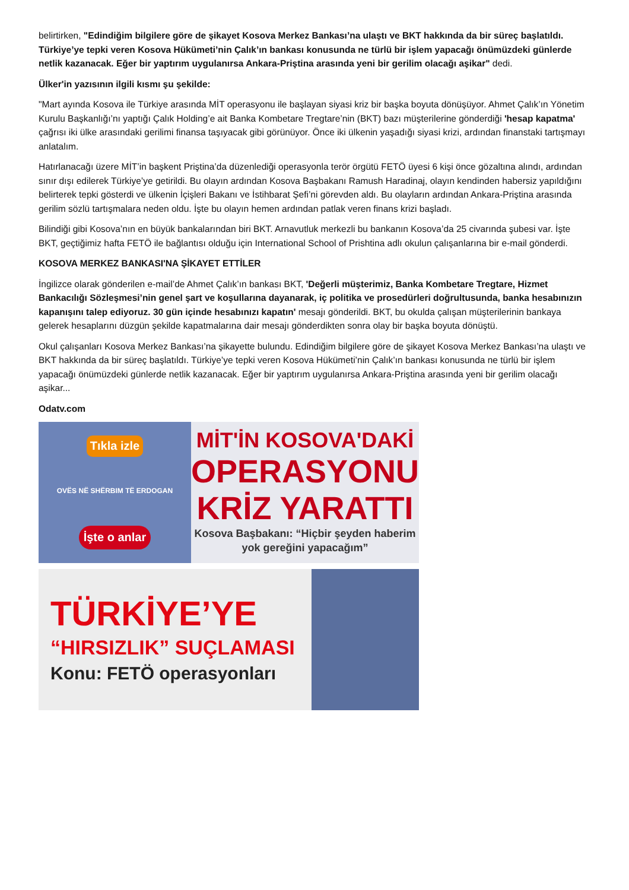belirtirken, "Edindiğim bilgilere göre de şikayet Kosova Merkez Bankası’na ulaştı ve BKT hakkında da bir süreç başlatıldı. Türkiye’ye tepki veren Kosova Hükümeti’nin Çalık’ın bankası konusunda ne türlü bir işlem yapacağı önümüzdeki günlerde netlik kazanacak. Eğer bir yaptırım uygulanırsa Ankara-Priştina arasında yeni bir gerilim olacağı aşikar" dedi.
Ülker'in yazısının ilgili kısmı şu şekilde:
"Mart ayında Kosova ile Türkiye arasında MİT operasyonu ile başlayan siyasi kriz bir başka boyuta dönüşüyor. Ahmet Çalık’ın Yönetim Kurulu Başkanlığı’nı yaptığı Çalık Holding’e ait Banka Kombetare Tregtare’nin (BKT) bazı müşterilerine gönderdiği 'hesap kapatma' çağrısı iki ülke arasındaki gerilimi finansa taşıyacak gibi görünüyor. Önce iki ülkenin yaşadığı siyasi krizi, ardından finanstaki tartışmayı anlatalım.
Hatırlanacağı üzere MİT’in başkent Priştina’da düzenlediği operasyonla terör örgütü FETÖ üyesi 6 kişi önce gözaltına alındı, ardından sınır dışı edilerek Türkiye’ye getirildi. Bu olayın ardından Kosova Başbakanı Ramush Haradinaj, olayın kendinden habersiz yapıldığını belirterek tepki gösterdi ve ülkenin İçişleri Bakanı ve İstihbarat Şefi’ni görevden aldı. Bu olayların ardından Ankara-Priştina arasında gerilim sözlü tartışmalara neden oldu. İşte bu olayın hemen ardından patlak veren finans krizi başladı.
Bilindiği gibi Kosova’nın en büyük bankalarından biri BKT. Arnavutluk merkezli bu bankanın Kosova’da 25 civarında şubesi var. İşte BKT, geçtiğimiz hafta FETÖ ile bağlantısı olduğu için International School of Prishtina adlı okulun çalışanlarına bir e-mail gönderdi.
KOSOVA MERKEZ BANKASI'NA ŞİKAYET ETTİLER
İngilizce olarak gönderilen e-mail’de Ahmet Çalık’ın bankası BKT, 'Değerli müşterimiz, Banka Kombetare Tregtare, Hizmet Bankacılığı Sözleşmesi’nin genel şart ve koşullarına dayanarak, iç politika ve prosedürleri doğrultusunda, banka hesabınızın kapanışını talep ediyoruz. 30 gün içinde hesabınızı kapatın' mesajı gönderildi. BKT, bu okulda çalışan müşterilerinin bankaya gelerek hesaplarını düzgün şekilde kapatmalarına dair mesajı gönderdikten sonra olay bir başka boyuta dönüştü.
Okul çalışanları Kosova Merkez Bankası’na şikayette bulundu. Edindiğim bilgilere göre de şikayet Kosova Merkez Bankası’na ulaştı ve BKT hakkında da bir süreç başlatıldı. Türkiye’ye tepki veren Kosova Hükümeti’nin Çalık’ın bankası konusunda ne türlü bir işlem yapacağı önümüzdeki günlerde netlik kazanacak. Eğer bir yaptırım uygulanırsa Ankara-Priştina arasında yeni bir gerilim olacağı aşikar...
Odatv.com
Tıkla izle
OVËS NË SHËRBIM TË ERDOGAN
İşte o anlar
MİT'İN KOSOVA'DAKİ
OPERASYONU
KRİZ YARATTI
Kosova Başbakanı: “Hiçbir şeyden haberim yok gereğini yapacağım”
TÜRKİYE’YE
“HIRSIZLIK” SUÇLAMASI
Konu: FETÖ operasyonları